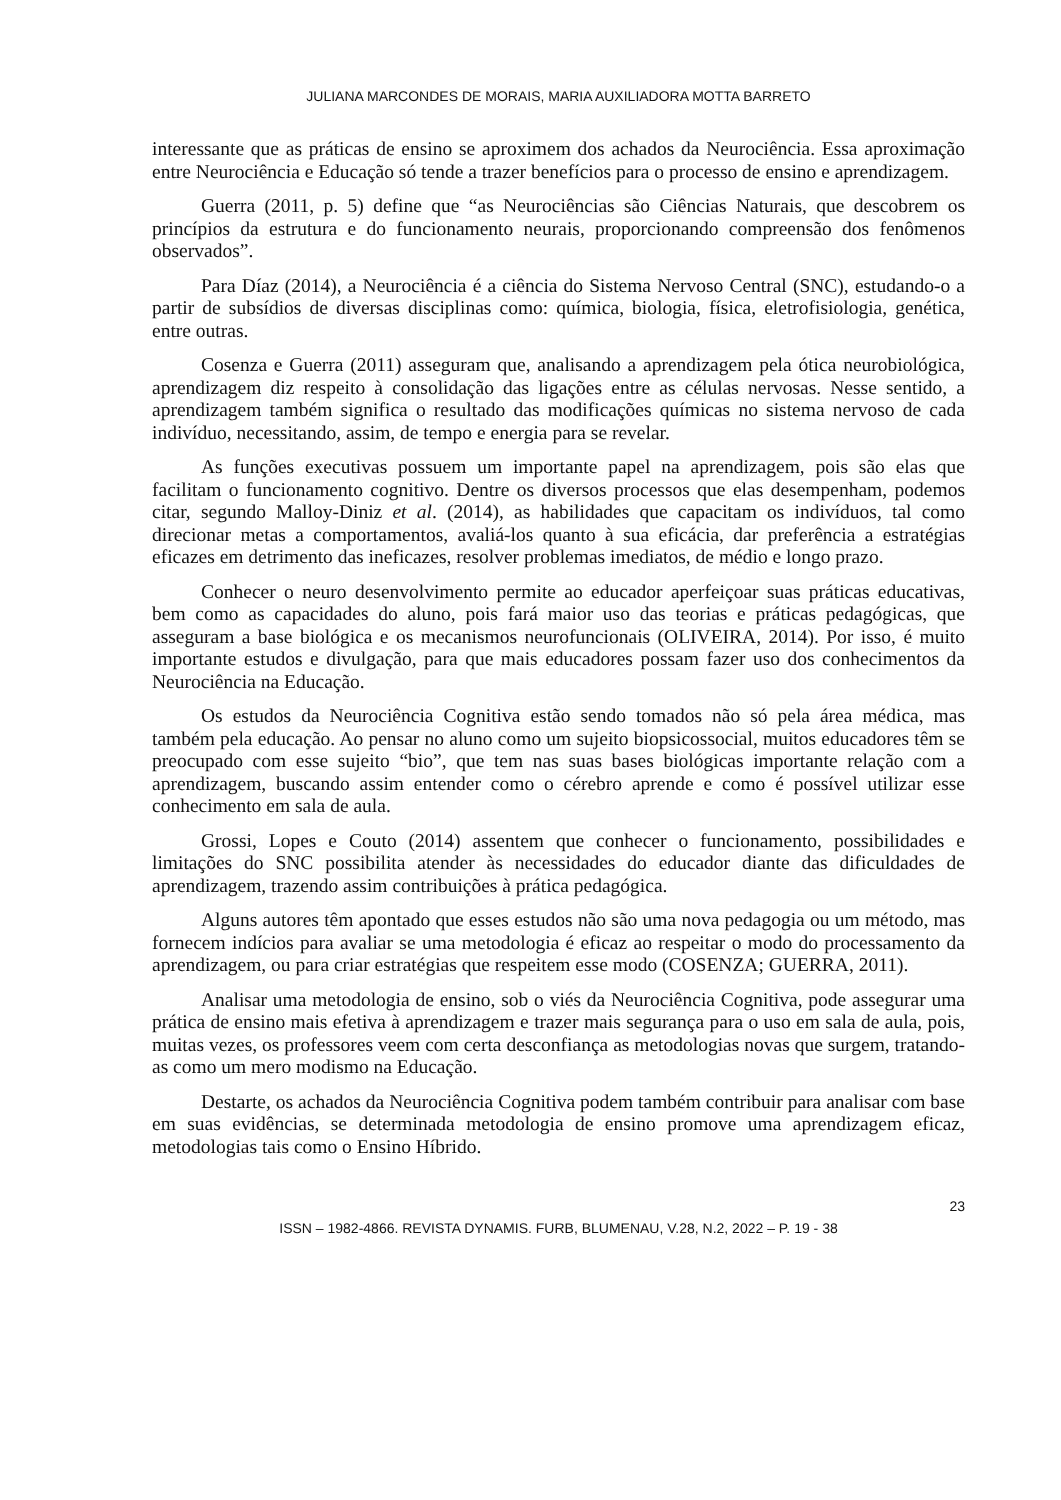JULIANA MARCONDES DE MORAIS, MARIA AUXILIADORA MOTTA BARRETO
interessante que as práticas de ensino se aproximem dos achados da Neurociência. Essa aproximação entre Neurociência e Educação só tende a trazer benefícios para o processo de ensino e aprendizagem.
Guerra (2011, p. 5) define que “as Neurociências são Ciências Naturais, que descobrem os princípios da estrutura e do funcionamento neurais, proporcionando compreensão dos fenômenos observados”.
Para Díaz (2014), a Neurociência é a ciência do Sistema Nervoso Central (SNC), estudando-o a partir de subsídios de diversas disciplinas como: química, biologia, física, eletrofisiologia, genética, entre outras.
Cosenza e Guerra (2011) asseguram que, analisando a aprendizagem pela ótica neurobiológica, aprendizagem diz respeito à consolidação das ligações entre as células nervosas. Nesse sentido, a aprendizagem também significa o resultado das modificações químicas no sistema nervoso de cada indivíduo, necessitando, assim, de tempo e energia para se revelar.
As funções executivas possuem um importante papel na aprendizagem, pois são elas que facilitam o funcionamento cognitivo. Dentre os diversos processos que elas desempenham, podemos citar, segundo Malloy-Diniz et al. (2014), as habilidades que capacitam os indivíduos, tal como direcionar metas a comportamentos, avaliá-los quanto à sua eficácia, dar preferência a estratégias eficazes em detrimento das ineficazes, resolver problemas imediatos, de médio e longo prazo.
Conhecer o neuro desenvolvimento permite ao educador aperfeiçoar suas práticas educativas, bem como as capacidades do aluno, pois fará maior uso das teorias e práticas pedagógicas, que asseguram a base biológica e os mecanismos neurofuncionais (OLIVEIRA, 2014). Por isso, é muito importante estudos e divulgação, para que mais educadores possam fazer uso dos conhecimentos da Neurociência na Educação.
Os estudos da Neurociência Cognitiva estão sendo tomados não só pela área médica, mas também pela educação. Ao pensar no aluno como um sujeito biopsicossocial, muitos educadores têm se preocupado com esse sujeito “bio”, que tem nas suas bases biológicas importante relação com a aprendizagem, buscando assim entender como o cérebro aprende e como é possível utilizar esse conhecimento em sala de aula.
Grossi, Lopes e Couto (2014) assentem que conhecer o funcionamento, possibilidades e limitações do SNC possibilita atender às necessidades do educador diante das dificuldades de aprendizagem, trazendo assim contribuições à prática pedagógica.
Alguns autores têm apontado que esses estudos não são uma nova pedagogia ou um método, mas fornecem indícios para avaliar se uma metodologia é eficaz ao respeitar o modo do processamento da aprendizagem, ou para criar estratégias que respeitem esse modo (COSENZA; GUERRA, 2011).
Analisar uma metodologia de ensino, sob o viés da Neurociência Cognitiva, pode assegurar uma prática de ensino mais efetiva à aprendizagem e trazer mais segurança para o uso em sala de aula, pois, muitas vezes, os professores veem com certa desconfiança as metodologias novas que surgem, tratando-as como um mero modismo na Educação.
Destarte, os achados da Neurociência Cognitiva podem também contribuir para analisar com base em suas evidências, se determinada metodologia de ensino promove uma aprendizagem eficaz, metodologias tais como o Ensino Híbrido.
23
ISSN – 1982-4866. REVISTA DYNAMIS. FURB, BLUMENAU, V.28, N.2, 2022 – P. 19 - 38